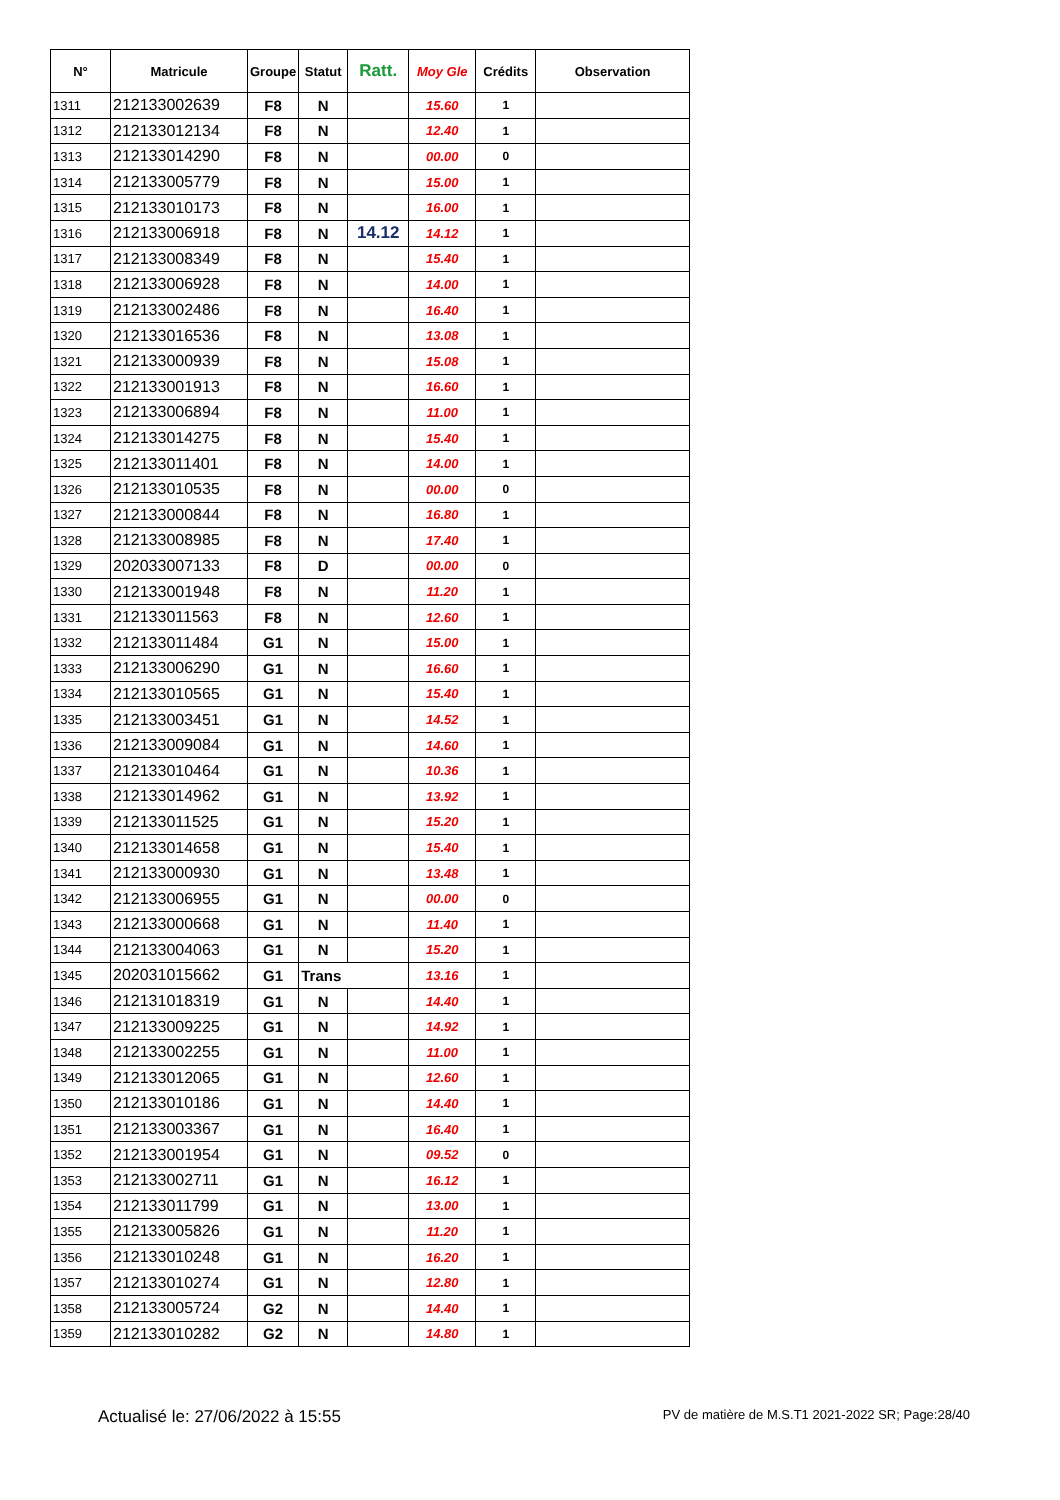| N° | Matricule | Groupe | Statut | Ratt. | Moy Gle | Crédits | Observation |
| --- | --- | --- | --- | --- | --- | --- | --- |
| 1311 | 212133002639 | F8 | N | | 15.60 | 1 | |
| 1312 | 212133012134 | F8 | N | | 12.40 | 1 | |
| 1313 | 212133014290 | F8 | N | | 00.00 | 0 | |
| 1314 | 212133005779 | F8 | N | | 15.00 | 1 | |
| 1315 | 212133010173 | F8 | N | | 16.00 | 1 | |
| 1316 | 212133006918 | F8 | N | 14.12 | 14.12 | 1 | |
| 1317 | 212133008349 | F8 | N | | 15.40 | 1 | |
| 1318 | 212133006928 | F8 | N | | 14.00 | 1 | |
| 1319 | 212133002486 | F8 | N | | 16.40 | 1 | |
| 1320 | 212133016536 | F8 | N | | 13.08 | 1 | |
| 1321 | 212133000939 | F8 | N | | 15.08 | 1 | |
| 1322 | 212133001913 | F8 | N | | 16.60 | 1 | |
| 1323 | 212133006894 | F8 | N | | 11.00 | 1 | |
| 1324 | 212133014275 | F8 | N | | 15.40 | 1 | |
| 1325 | 212133011401 | F8 | N | | 14.00 | 1 | |
| 1326 | 212133010535 | F8 | N | | 00.00 | 0 | |
| 1327 | 212133000844 | F8 | N | | 16.80 | 1 | |
| 1328 | 212133008985 | F8 | N | | 17.40 | 1 | |
| 1329 | 202033007133 | F8 | D | | 00.00 | 0 | |
| 1330 | 212133001948 | F8 | N | | 11.20 | 1 | |
| 1331 | 212133011563 | F8 | N | | 12.60 | 1 | |
| 1332 | 212133011484 | G1 | N | | 15.00 | 1 | |
| 1333 | 212133006290 | G1 | N | | 16.60 | 1 | |
| 1334 | 212133010565 | G1 | N | | 15.40 | 1 | |
| 1335 | 212133003451 | G1 | N | | 14.52 | 1 | |
| 1336 | 212133009084 | G1 | N | | 14.60 | 1 | |
| 1337 | 212133010464 | G1 | N | | 10.36 | 1 | |
| 1338 | 212133014962 | G1 | N | | 13.92 | 1 | |
| 1339 | 212133011525 | G1 | N | | 15.20 | 1 | |
| 1340 | 212133014658 | G1 | N | | 15.40 | 1 | |
| 1341 | 212133000930 | G1 | N | | 13.48 | 1 | |
| 1342 | 212133006955 | G1 | N | | 00.00 | 0 | |
| 1343 | 212133000668 | G1 | N | | 11.40 | 1 | |
| 1344 | 212133004063 | G1 | N | | 15.20 | 1 | |
| 1345 | 202031015662 | G1 | Trans | | 13.16 | 1 | |
| 1346 | 212131018319 | G1 | N | | 14.40 | 1 | |
| 1347 | 212133009225 | G1 | N | | 14.92 | 1 | |
| 1348 | 212133002255 | G1 | N | | 11.00 | 1 | |
| 1349 | 212133012065 | G1 | N | | 12.60 | 1 | |
| 1350 | 212133010186 | G1 | N | | 14.40 | 1 | |
| 1351 | 212133003367 | G1 | N | | 16.40 | 1 | |
| 1352 | 212133001954 | G1 | N | | 09.52 | 0 | |
| 1353 | 212133002711 | G1 | N | | 16.12 | 1 | |
| 1354 | 212133011799 | G1 | N | | 13.00 | 1 | |
| 1355 | 212133005826 | G1 | N | | 11.20 | 1 | |
| 1356 | 212133010248 | G1 | N | | 16.20 | 1 | |
| 1357 | 212133010274 | G1 | N | | 12.80 | 1 | |
| 1358 | 212133005724 | G2 | N | | 14.40 | 1 | |
| 1359 | 212133010282 | G2 | N | | 14.80 | 1 | |
Actualisé le: 27/06/2022 à 15:55 PV de matière de M.S.T1 2021-2022 SR; Page:28/40